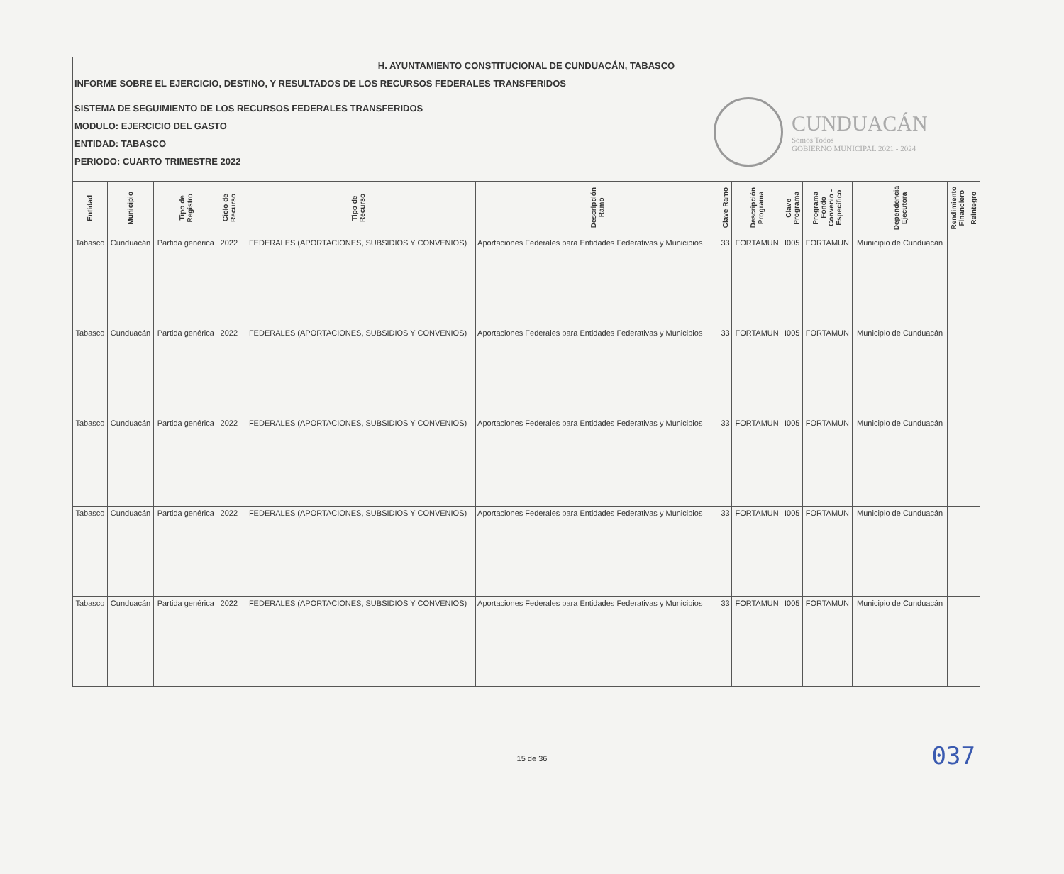H. AYUNTAMIENTO CONSTITUCIONAL DE CUNDUACÁN, TABASCO
INFORME SOBRE EL EJERCICIO, DESTINO, Y RESULTADOS DE LOS RECURSOS FEDERALES TRANSFERIDOS
SISTEMA DE SEGUIMIENTO DE LOS RECURSOS FEDERALES TRANSFERIDOS
MODULO: EJERCICIO DEL GASTO
ENTIDAD: TABASCO
PERIODO: CUARTO TRIMESTRE 2022
CUNDUACÁN
Somos Todos
GOBIERNO MUNICIPAL 2021 - 2024
| Entidad | Municipio | Tipo de Registro | Ciclo de Recurso | Tipo de Recurso | Descripción Ramo | Clave Ramo | Descripción Programa | Clave Programa | Programa Fondo Convenio - Específico | Dependencia Ejecutora | Rendimiento Financiero | Reintegro |
| --- | --- | --- | --- | --- | --- | --- | --- | --- | --- | --- | --- | --- |
| Tabasco | Cunduacán | Partida genérica | 2022 | FEDERALES (APORTACIONES, SUBSIDIOS Y CONVENIOS) | Aportaciones Federales para Entidades Federativas y Municipios | 33 | FORTAMUN | I005 | FORTAMUN | Municipio de Cunduacán | | |
| Tabasco | Cunduacán | Partida genérica | 2022 | FEDERALES (APORTACIONES, SUBSIDIOS Y CONVENIOS) | Aportaciones Federales para Entidades Federativas y Municipios | 33 | FORTAMUN | I005 | FORTAMUN | Municipio de Cunduacán | | |
| Tabasco | Cunduacán | Partida genérica | 2022 | FEDERALES (APORTACIONES, SUBSIDIOS Y CONVENIOS) | Aportaciones Federales para Entidades Federativas y Municipios | 33 | FORTAMUN | I005 | FORTAMUN | Municipio de Cunduacán | | |
| Tabasco | Cunduacán | Partida genérica | 2022 | FEDERALES (APORTACIONES, SUBSIDIOS Y CONVENIOS) | Aportaciones Federales para Entidades Federativas y Municipios | 33 | FORTAMUN | I005 | FORTAMUN | Municipio de Cunduacán | | |
| Tabasco | Cunduacán | Partida genérica | 2022 | FEDERALES (APORTACIONES, SUBSIDIOS Y CONVENIOS) | Aportaciones Federales para Entidades Federativas y Municipios | 33 | FORTAMUN | I005 | FORTAMUN | Municipio de Cunduacán | | |
037
15 de 36